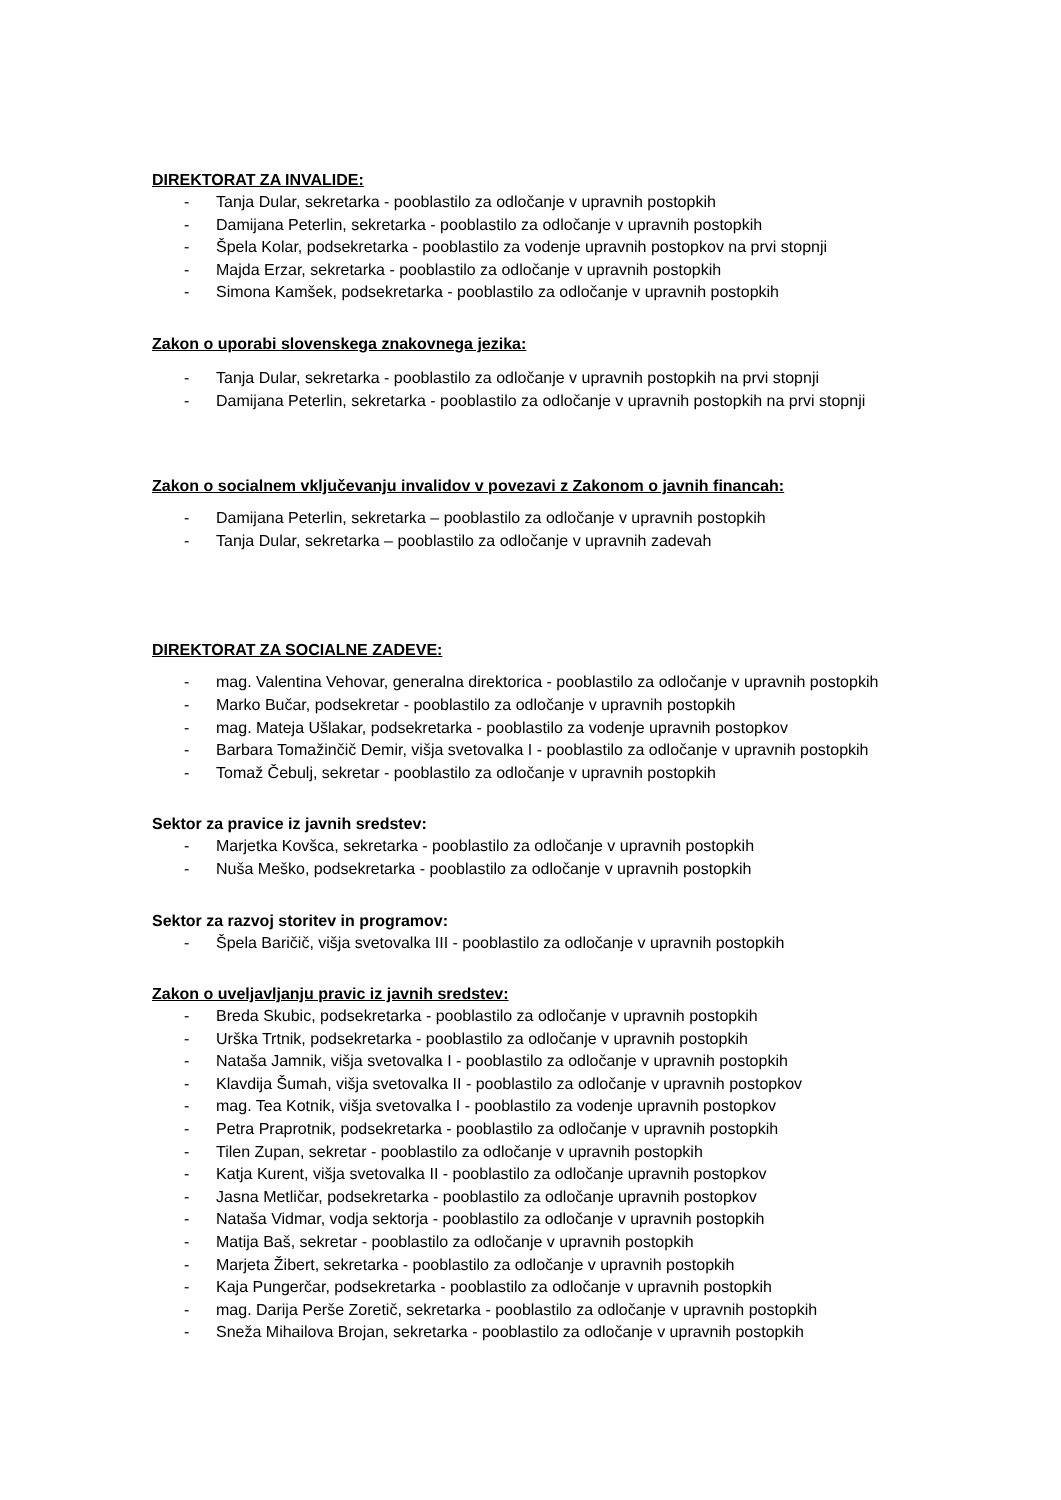DIREKTORAT ZA INVALIDE:
- Tanja Dular, sekretarka - pooblastilo za odločanje v upravnih postopkih
- Damijana Peterlin, sekretarka - pooblastilo za odločanje v upravnih postopkih
- Špela Kolar, podsekretarka - pooblastilo za vodenje upravnih postopkov na prvi stopnji
- Majda Erzar, sekretarka - pooblastilo za odločanje v upravnih postopkih
- Simona Kamšek, podsekretarka - pooblastilo za odločanje v upravnih postopkih
Zakon o uporabi slovenskega znakovnega jezika:
- Tanja Dular, sekretarka - pooblastilo za odločanje v upravnih postopkih na prvi stopnji
- Damijana Peterlin, sekretarka - pooblastilo za odločanje v upravnih postopkih na prvi stopnji
Zakon o socialnem vključevanju invalidov v povezavi z Zakonom o javnih financah:
- Damijana Peterlin, sekretarka – pooblastilo za odločanje v upravnih postopkih
- Tanja Dular, sekretarka – pooblastilo za odločanje v upravnih zadevah
DIREKTORAT ZA SOCIALNE ZADEVE:
- mag. Valentina Vehovar, generalna direktorica - pooblastilo za odločanje v upravnih postopkih
- Marko Bučar, podsekretar - pooblastilo za odločanje v upravnih postopkih
- mag. Mateja Ušlakar, podsekretarka - pooblastilo za vodenje upravnih postopkov
- Barbara Tomažinčič Demir, višja svetovalka I - pooblastilo za odločanje v upravnih postopkih
- Tomaž Čebulj, sekretar - pooblastilo za odločanje v upravnih postopkih
Sektor za pravice iz javnih sredstev:
- Marjetka Kovšca, sekretarka - pooblastilo za odločanje v upravnih postopkih
- Nuša Meško, podsekretarka - pooblastilo za odločanje v upravnih postopkih
Sektor za razvoj storitev in programov:
- Špela Baričič, višja svetovalka III - pooblastilo za odločanje v upravnih postopkih
Zakon o uveljavljanju pravic iz javnih sredstev:
- Breda Skubic, podsekretarka - pooblastilo za odločanje v upravnih postopkih
- Urška Trtnik, podsekretarka - pooblastilo za odločanje v upravnih postopkih
- Nataša Jamnik, višja svetovalka I - pooblastilo za odločanje v upravnih postopkih
- Klavdija Šumah, višja svetovalka II - pooblastilo za odločanje v upravnih postopkov
- mag. Tea Kotnik, višja svetovalka I - pooblastilo za vodenje upravnih postopkov
- Petra Praprotnik, podsekretarka - pooblastilo za odločanje v upravnih postopkih
- Tilen Zupan, sekretar - pooblastilo za odločanje v upravnih postopkih
- Katja Kurent, višja svetovalka II - pooblastilo za odločanje upravnih postopkov
- Jasna Metličar, podsekretarka - pooblastilo za odločanje upravnih postopkov
- Nataša Vidmar, vodja sektorja - pooblastilo za odločanje v upravnih postopkih
- Matija Baš, sekretar - pooblastilo za odločanje v upravnih postopkih
- Marjeta Žibert, sekretarka - pooblastilo za odločanje v upravnih postopkih
- Kaja Pungerčar, podsekretarka - pooblastilo za odločanje v upravnih postopkih
- mag. Darija Perše Zoretič, sekretarka - pooblastilo za odločanje v upravnih postopkih
- Sneža Mihailova Brojan, sekretarka - pooblastilo za odločanje v upravnih postopkih